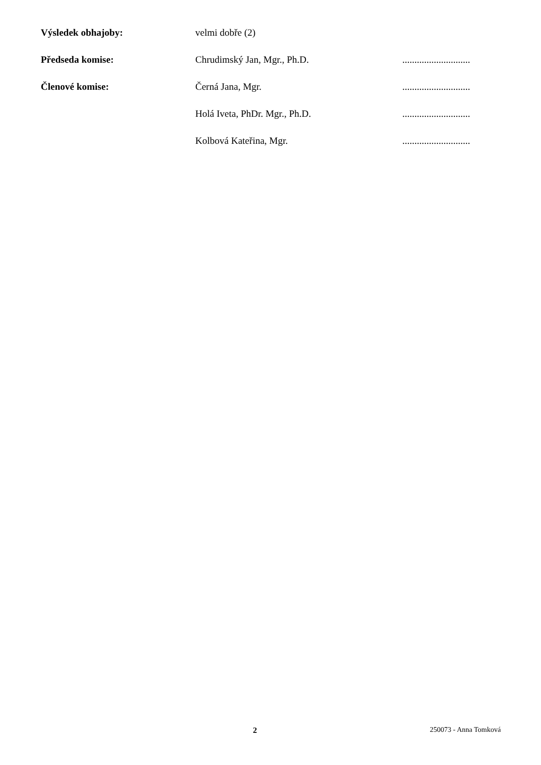| Výsledek obhajoby: | velmi dobře (2) | |
| Předseda komise: | Chrudimský Jan, Mgr., Ph.D. | ............................ |
| Členové komise: | Černá Jana, Mgr. | ............................ |
| | Holá Iveta, PhDr. Mgr., Ph.D. | ............................ |
| | Kolbová Kateřina, Mgr. | ............................ |
2 250073 - Anna Tomková